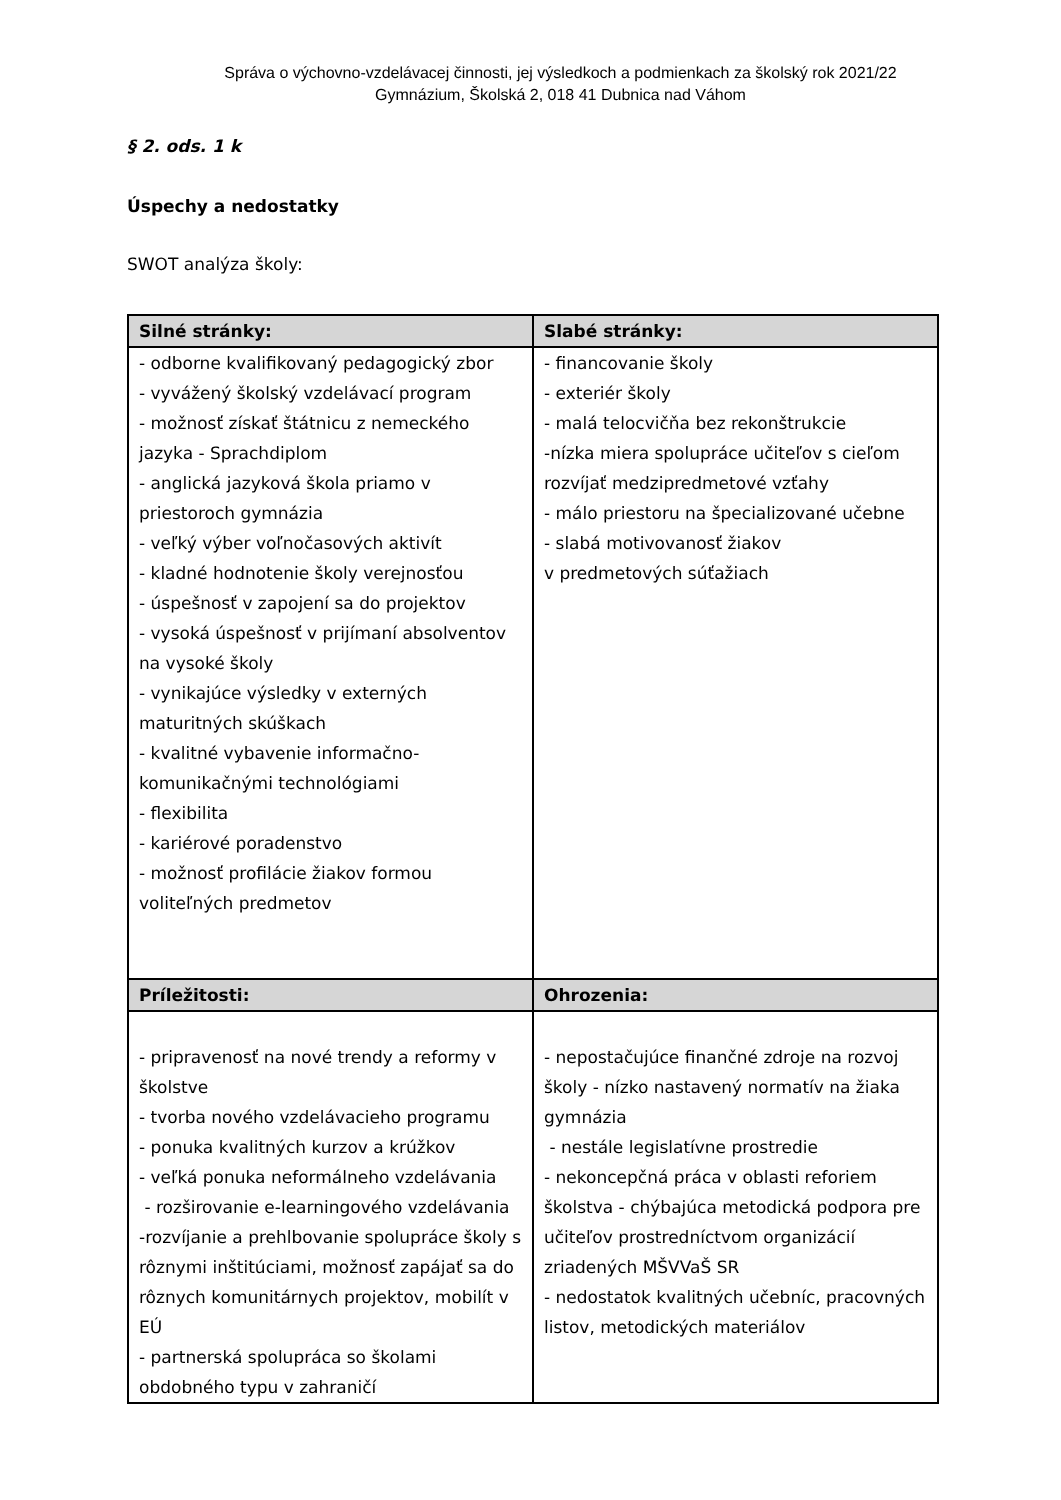Správa o výchovno-vzdelávacej činnosti, jej výsledkoch a podmienkach za školský rok 2021/22
Gymnázium, Školská 2, 018 41 Dubnica nad Váhom
§ 2. ods. 1 k
Úspechy a nedostatky
SWOT analýza školy:
| Silné stránky: | Slabé stránky: |
| --- | --- |
| - odborne kvalifikovaný pedagogický zbor - vyvážený školský vzdelávací program - možnosť získať štátnicu z nemeckého jazyka - Sprachdiplom - anglická jazyková škola priamo v priestoroch gymnázia - veľký výber voľnočasových aktivít - kladné hodnotenie školy verejnosťou - úspešnosť v zapojení sa do projektov - vysoká úspešnosť v prijímaní absolventov na vysoké školy - vynikajúce výsledky v externých maturitných skúškach - kvalitné vybavenie informačno-komunikačnými technológiami - flexibilita - kariérové poradenstvo - možnosť profilácie žiakov formou voliteľných predmetov | - financovanie školy - exteriér školy - malá telocvičňa bez rekonštrukcie -nízka miera spolupráce učiteľov s cieľom rozvíjať medzipredmetové vzťahy - málo priestoru na špecializované učebne - slabá motivovanosť žiakov v predmetových súťažiach |
| Príležitosti: | Ohrozenia: |
| - pripravenosť na nové trendy a reformy v školstve - tvorba nového vzdelávacieho programu - ponuka kvalitných kurzov a krúžkov - veľká ponuka neformálneho vzdelávania - rozširovanie e-learningového vzdelávania -rozvíjanie a prehlbovanie spolupráce školy s rôznymi inštitúciami, možnosť zapájať sa do rôznych komunitárnych projektov, mobilít v EÚ - partnerská spolupráca so školami obdobného typu v zahraničí | - nepostačujúce finančné zdroje na rozvoj školy - nízko nastavený normatív na žiaka gymnázia - nestále legislatívne prostredie - nekoncepčná práca v oblasti reforiem školstva - chýbajúca metodická podpora pre učiteľov prostredníctvom organizácií zriadených MŠVVaŠ SR - nedostatok kvalitných učebníc, pracovných listov, metodických materiálov |